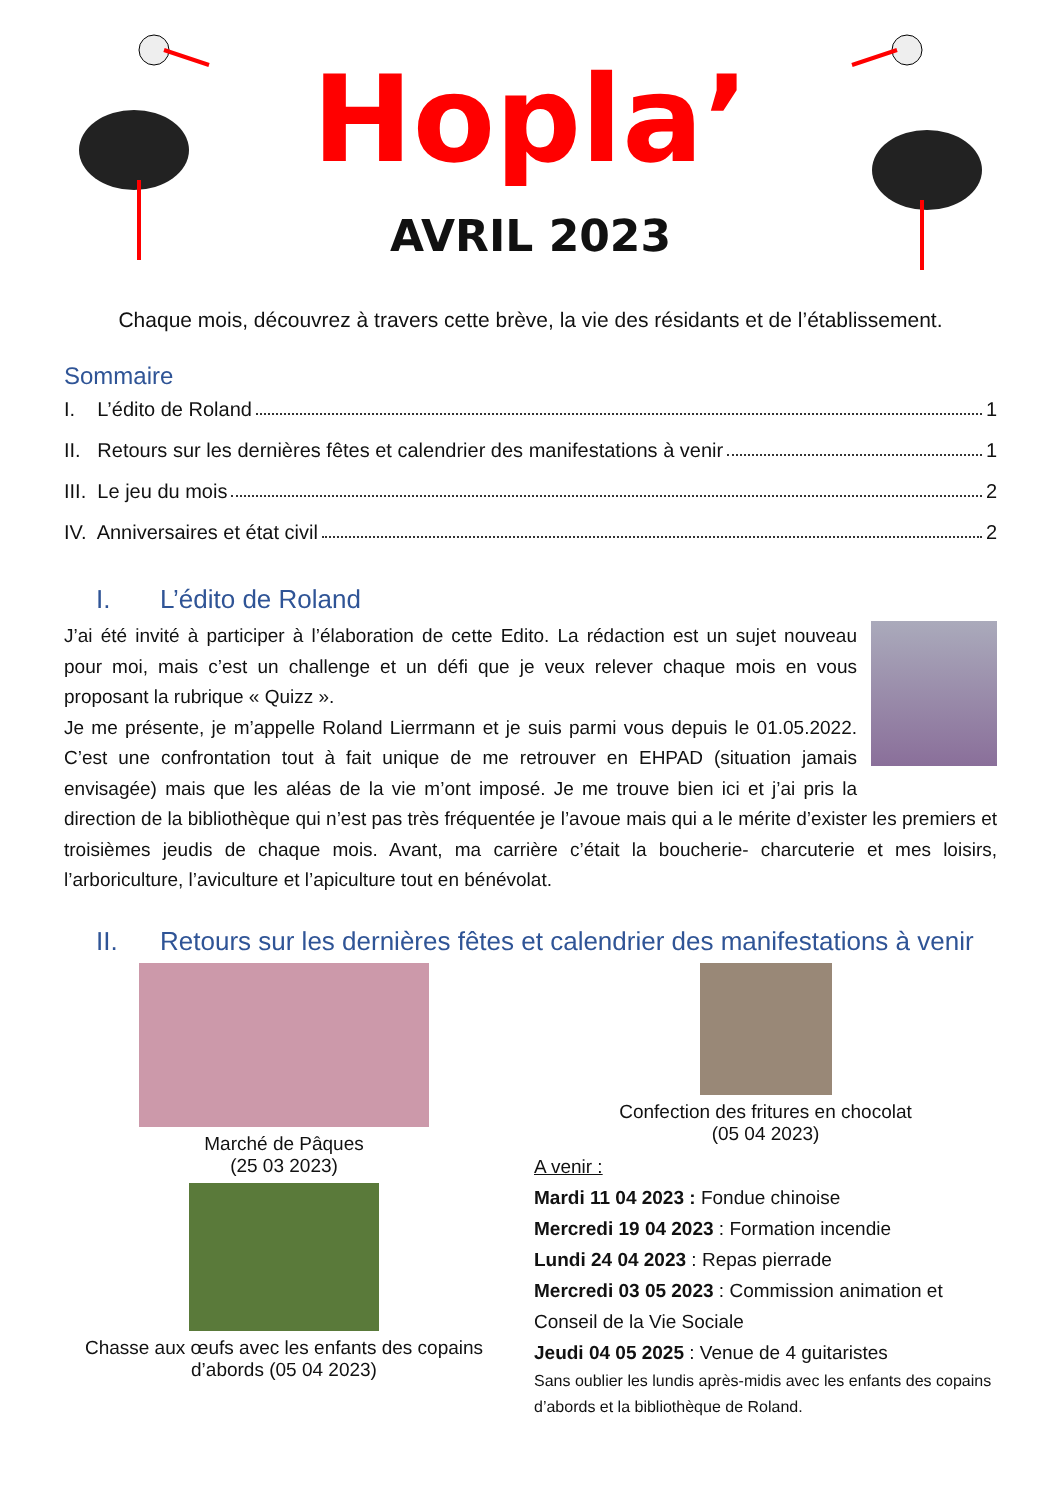Hopla’
AVRIL 2023
Chaque mois, découvrez à travers cette brève, la vie des résidants et de l’établissement.
Sommaire
I. L’édito de Roland 1
II. Retours sur les dernières fêtes et calendrier des manifestations à venir 1
III. Le jeu du mois 2
IV. Anniversaires et état civil 2
I. L’édito de Roland
J’ai été invité à participer à l’élaboration de cette Edito. La rédaction est un sujet nouveau pour moi, mais c’est un challenge et un défi que je veux relever chaque mois en vous proposant la rubrique « Quizz ».
Je me présente, je m’appelle Roland Lierrmann et je suis parmi vous depuis le 01.05.2022. C’est une confrontation tout à fait unique de me retrouver en EHPAD (situation jamais envisagée) mais que les aléas de la vie m’ont imposé. Je me trouve bien ici et j’ai pris la direction de la bibliothèque qui n’est pas très fréquentée je l’avoue mais qui a le mérite d’exister les premiers et troisièmes jeudis de chaque mois. Avant, ma carrière c’était la boucherie- charcuterie et mes loisirs, l’arboriculture, l’aviculture et l’apiculture tout en bénévolat.
II. Retours sur les dernières fêtes et calendrier des manifestations à venir
Marché de Pâques
(25 03 2023)
Chasse aux œufs avec les enfants des copains d’abords (05 04 2023)
Confection des fritures en chocolat
(05 04 2023)
A venir :
Mardi 11 04 2023 : Fondue chinoise
Mercredi 19 04 2023 : Formation incendie
Lundi 24 04 2023 : Repas pierrade
Mercredi 03 05 2023 : Commission animation et Conseil de la Vie Sociale
Jeudi 04 05 2025 : Venue de 4 guitaristes
Sans oublier les lundis après-midis avec les enfants des copains d’abords et la bibliothèque de Roland.